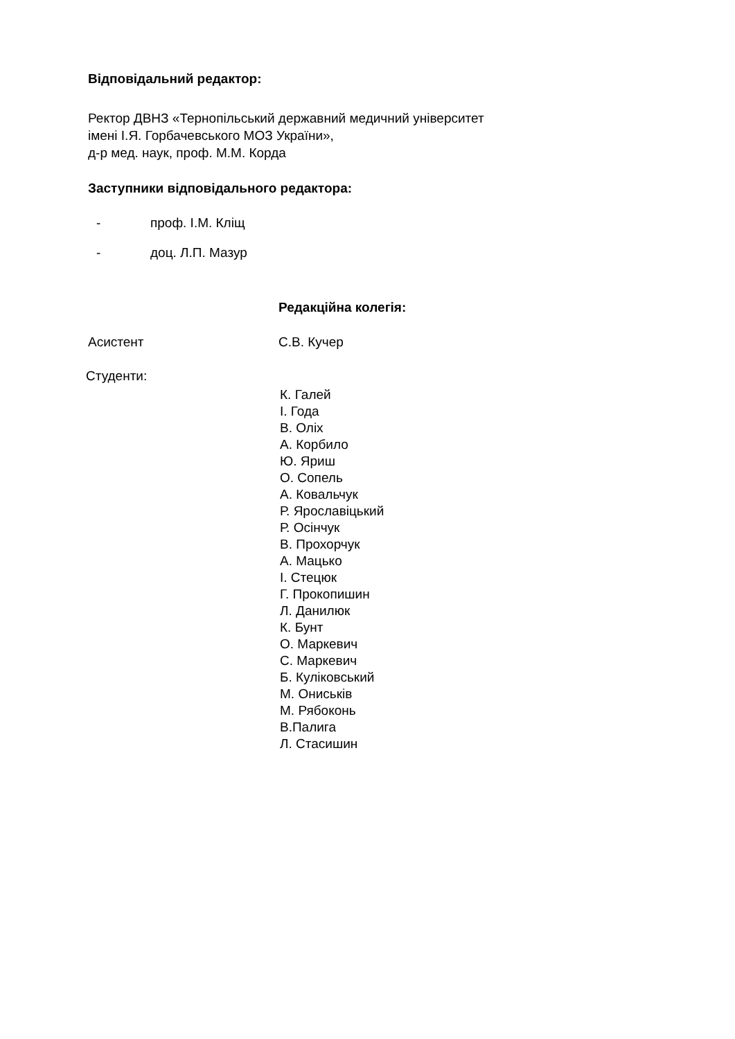Відповідальний редактор:
Ректор ДВНЗ «Тернопільський державний медичний університет
імені І.Я. Горбачевського МОЗ України»,
д-р мед. наук, проф. М.М. Корда
Заступники відповідального редактора:
- проф. І.М. Кліщ
- доц. Л.П. Мазур
Редакційна колегія:
Асистент С.В. Кучер
Студенти:
К. Галей
І. Года
В. Оліх
А. Корбило
Ю. Яриш
О. Сопель
А. Ковальчук
Р. Ярославіцький
Р. Осінчук
В. Прохорчук
А. Мацько
І. Стецюк
Г. Прокопишин
Л. Данилюк
К. Бунт
О. Маркевич
С. Маркевич
Б. Куліковський
М. Oниськів
М. Рябоконь
В.Палига
Л. Стасишин